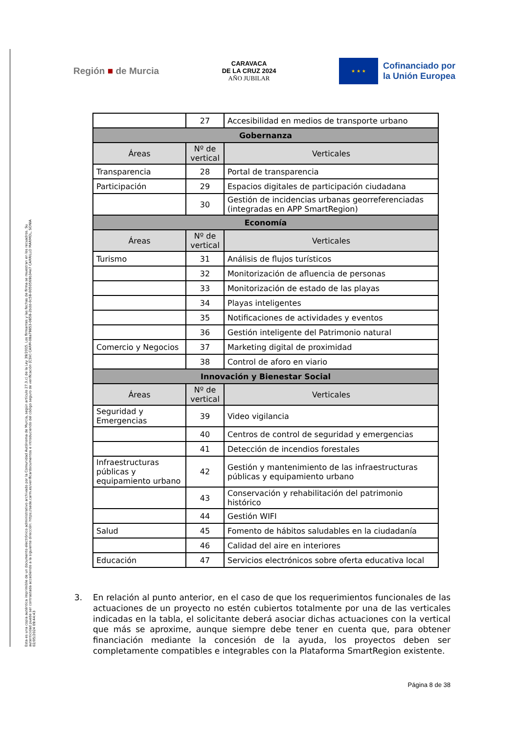Esta es una copia auténtica imprimible de un documento electrónico administrativo archivado por la Comunidad Autónoma de Murcia, según artículo 27.3.c) de la Ley 39/2015. Los firmantes y las fechas de firma se muestran en los recuadros. Su autenticidad puede ser contrastada accediendo a la siguiente dirección: https://sede.carm.es/verificardocumentos e introduciendo del código seguro de verificación (CSV) CARM-08a79853-0858-2bdd-0c58-0050569b34e7 CARRILLO MARMOL, SONIA 02/05/2024 09:44:43
Región ■ de Murcia
CARAVACA
DE LA CRUZ 2024
AÑO JUBILAR
★ ★ ★
Cofinanciado por
la Unión Europea
| | 27 | Accesibilidad en medios de transporte urbano |
| Gobernanza | | |
| Áreas | Nº de vertical | Verticales |
| Transparencia | 28 | Portal de transparencia |
| Participación | 29 | Espacios digitales de participación ciudadana |
| | 30 | Gestión de incidencias urbanas georreferenciadas (integradas en APP SmartRegion) |
| Economía | | |
| Áreas | Nº de vertical | Verticales |
| Turismo | 31 | Análisis de flujos turísticos |
| | 32 | Monitorización de afluencia de personas |
| | 33 | Monitorización de estado de las playas |
| | 34 | Playas inteligentes |
| | 35 | Notificaciones de actividades y eventos |
| | 36 | Gestión inteligente del Patrimonio natural |
| Comercio y Negocios | 37 | Marketing digital de proximidad |
| | 38 | Control de aforo en viario |
| Innovación y Bienestar Social | | |
| Áreas | Nº de vertical | Verticales |
| Seguridad y Emergencias | 39 | Video vigilancia |
| | 40 | Centros de control de seguridad y emergencias |
| | 41 | Detección de incendios forestales |
| Infraestructuras públicas y equipamiento urbano | 42 | Gestión y mantenimiento de las infraestructuras públicas y equipamiento urbano |
| | 43 | Conservación y rehabilitación del patrimonio histórico |
| | 44 | Gestión WIFI |
| Salud | 45 | Fomento de hábitos saludables en la ciudadanía |
| | 46 | Calidad del aire en interiores |
| Educación | 47 | Servicios electrónicos sobre oferta educativa local |
3. En relación al punto anterior, en el caso de que los requerimientos funcionales de las actuaciones de un proyecto no estén cubiertos totalmente por una de las verticales indicadas en la tabla, el solicitante deberá asociar dichas actuaciones con la vertical que más se aproxime, aunque siempre debe tener en cuenta que, para obtener financiación mediante la concesión de la ayuda, los proyectos deben ser completamente compatibles e integrables con la Plataforma SmartRegion existente.
Página 8 de 38